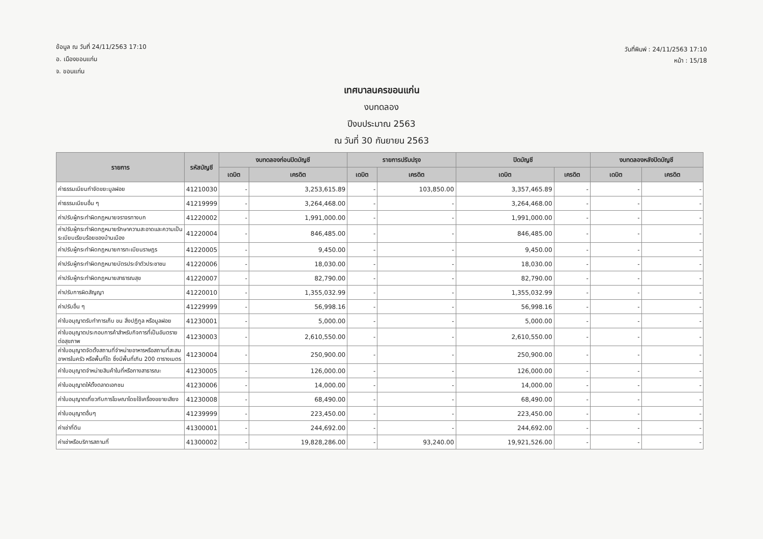ข้อมูล ณ วันที่ 24/11/2563 17:10
อ. เมืองขอนแก่น
จ. ขอนแก่น
วันที่พิมพ์ : 24/11/2563 17:10
หน้า : 15/18
เทศบาลนครขอนแก่น
งบทดลอง
ปีงบประมาณ 2563
ณ วันที่ 30 กันยายน 2563
| รายการ | รหัสบัญชี | งบทดลองก่อนปิดบัญชี | | รายการปรับปรุง | | ปิดบัญชี | | งบทดลองหลังปิดบัญชี | |
| --- | --- | --- | --- | --- | --- | --- | --- | --- | --- |
| | | เดบิต | เครดิต | เดบิต | เครดิต | เดบิต | เครดิต | เดบิต | เครดิต |
| ค่าธรรมเนียมกำจัดขยะมูลฝอย | 41210030 | - | 3,253,615.89 | - | 103,850.00 | 3,357,465.89 | - | - | - |
| ค่าธรรมเนียมอื่น ๆ | 41219999 | - | 3,264,468.00 | - | - | 3,264,468.00 | - | - | - |
| ค่าปรับผู้กระทำผิดกฎหมายจราจรทางบก | 41220002 | - | 1,991,000.00 | - | - | 1,991,000.00 | - | - | - |
| ค่าปรับผู้กระทำผิดกฎหมายรักษาความสะอาดและความเป็นระเบียบเรียบร้อยของบ้านเมือง | 41220004 | - | 846,485.00 | - | - | 846,485.00 | - | - | - |
| ค่าปรับผู้กระทำผิดกฎหมายการทะเบียนราษฎร | 41220005 | - | 9,450.00 | - | - | 9,450.00 | - | - | - |
| ค่าปรับผู้กระทำผิดกฎหมายบัตรประจำตัวประชาชน | 41220006 | - | 18,030.00 | - | - | 18,030.00 | - | - | - |
| ค่าปรับผู้กระทำผิดกฎหมายสาธารณสุข | 41220007 | - | 82,790.00 | - | - | 82,790.00 | - | - | - |
| ค่าปรับการผิดสัญญา | 41220010 | - | 1,355,032.99 | - | - | 1,355,032.99 | - | - | - |
| ค่าปรับอื่น ๆ | 41229999 | - | 56,998.16 | - | - | 56,998.16 | - | - | - |
| ค่าใบอนุญาตรับทำการเก็บ ขน สิ่งปฏิกูล หรือมูลฝอย | 41230001 | - | 5,000.00 | - | - | 5,000.00 | - | - | - |
| ค่าใบอนุญาตประกอบการค้าสำหรับกิจการที่เป็นอันตรายต่อสุขภาพ | 41230003 | - | 2,610,550.00 | - | - | 2,610,550.00 | - | - | - |
| ค่าใบอนุญาตจัดตั้งสถานที่จำหน่ายอาหารหรือสถานที่สะสมอาหารในครัว หรือพื้นที่ใด ซึ่งมีพื้นที่เกิน 200 ตารางเมตร | 41230004 | - | 250,900.00 | - | - | 250,900.00 | - | - | - |
| ค่าใบอนุญาตจำหน่ายสินค้าในที่หรือทางสาธารณะ | 41230005 | - | 126,000.00 | - | - | 126,000.00 | - | - | - |
| ค่าใบอนุญาตให้ตั้งตลาดเอกชน | 41230006 | - | 14,000.00 | - | - | 14,000.00 | - | - | - |
| ค่าใบอนุญาตเกี่ยวกับการโฆษณาโดยใช้เครื่องขยายเสียง | 41230008 | - | 68,490.00 | - | - | 68,490.00 | - | - | - |
| ค่าใบอนุญาตอื่นๆ | 41239999 | - | 223,450.00 | - | - | 223,450.00 | - | - | - |
| ค่าเช่าที่ดิน | 41300001 | - | 244,692.00 | - | - | 244,692.00 | - | - | - |
| ค่าเช่าหรือบริการสถานที่ | 41300002 | - | 19,828,286.00 | - | 93,240.00 | 19,921,526.00 | - | - | - |